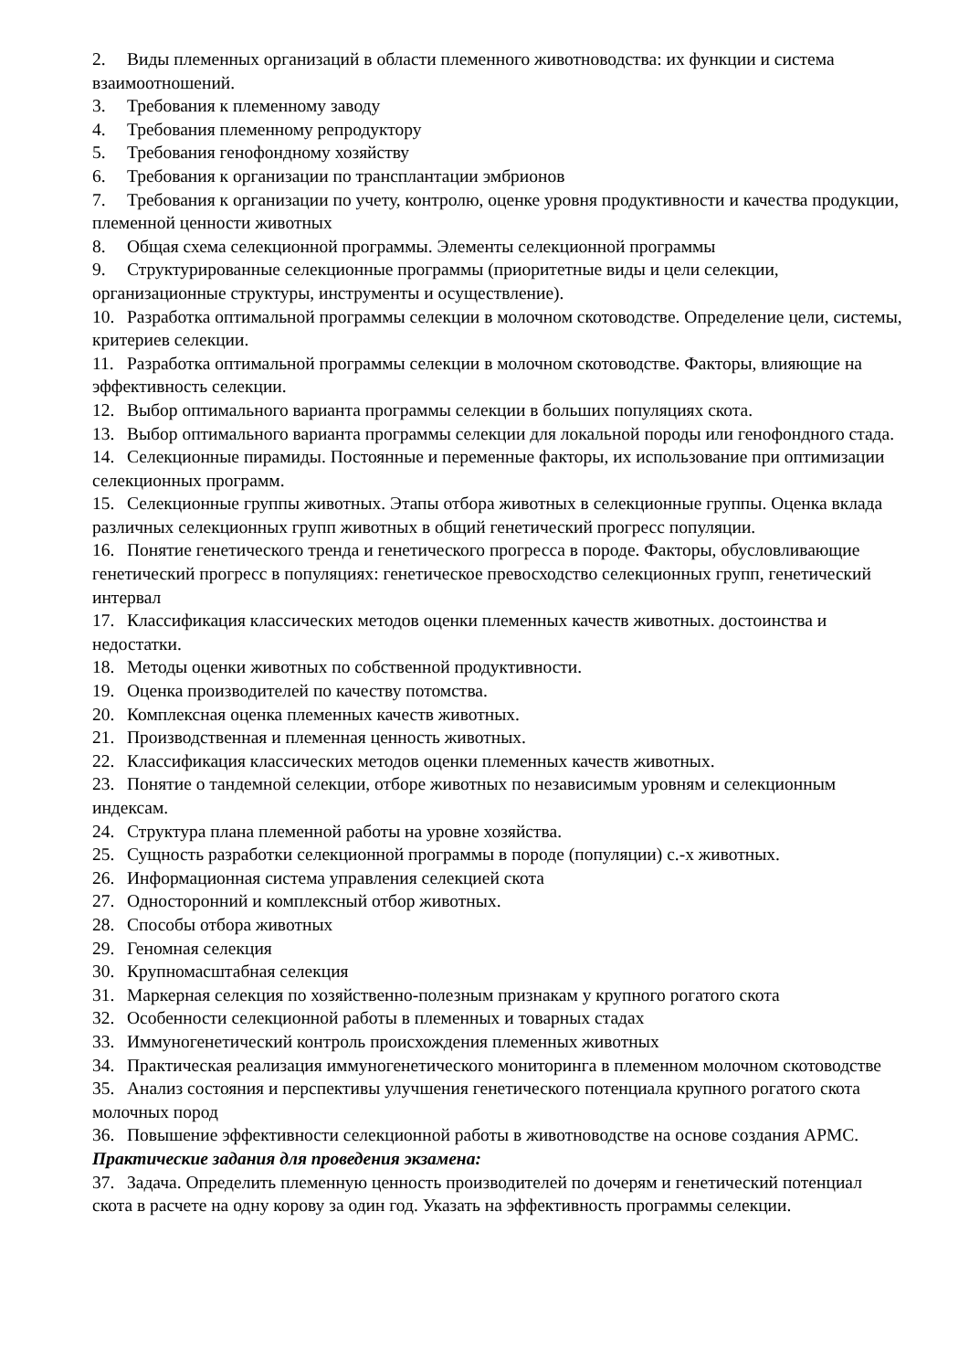2. Виды племенных организаций в области племенного животноводства: их функции и система взаимоотношений.
3. Требования к племенному заводу
4. Требования племенному репродуктору
5. Требования генофондному хозяйству
6. Требования к организации по трансплантации эмбрионов
7. Требования к организации по учету, контролю, оценке уровня продуктивности и качества продукции, племенной ценности животных
8. Общая схема селекционной программы. Элементы селекционной программы
9. Структурированные селекционные программы (приоритетные виды и цели селекции, организационные структуры, инструменты и осуществление).
10. Разработка оптимальной программы селекции в молочном скотоводстве. Определение цели, системы, критериев селекции.
11. Разработка оптимальной программы селекции в молочном скотоводстве. Факторы, влияющие на эффективность селекции.
12. Выбор оптимального варианта программы селекции в больших популяциях скота.
13. Выбор оптимального варианта программы селекции для локальной породы или генофондного стада.
14. Селекционные пирамиды. Постоянные и переменные факторы, их использование при оптимизации селекционных программ.
15. Селекционные группы животных. Этапы отбора животных в селекционные группы. Оценка вклада различных селекционных групп животных в общий генетический прогресс популяции.
16. Понятие генетического тренда и генетического прогресса в породе. Факторы, обусловливающие генетический прогресс в популяциях: генетическое превосходство селекционных групп, генетический интервал
17. Классификация классических методов оценки племенных качеств животных. достоинства и недостатки.
18. Методы оценки животных по собственной продуктивности.
19. Оценка производителей по качеству потомства.
20. Комплексная оценка племенных качеств животных.
21. Производственная и племенная ценность животных.
22. Классификация классических методов оценки племенных качеств животных.
23. Понятие о тандемной селекции, отборе животных по независимым уровням и селекционным индексам.
24. Структура плана племенной работы на уровне хозяйства.
25. Сущность разработки селекционной программы в породе (популяции) с.-х животных.
26. Информационная система управления селекцией скота
27. Односторонний и комплексный отбор животных.
28. Способы отбора животных
29. Геномная селекция
30. Крупномасштабная селекция
31. Маркерная селекция по хозяйственно-полезным признакам у крупного рогатого скота
32. Особенности селекционной работы в племенных и товарных стадах
33. Иммуногенетический контроль происхождения племенных животных
34. Практическая реализация иммуногенетического мониторинга в племенном молочном скотоводстве
35. Анализ состояния и перспективы улучшения генетического потенциала крупного рогатого скота молочных пород
36. Повышение эффективности селекционной работы в животноводстве на основе создания АРМС.
Практические задания для проведения экзамена:
37. Задача. Определить племенную ценность производителей по дочерям и генетический потенциал скота в расчете на одну корову за один год. Указать на эффективность программы селекции.